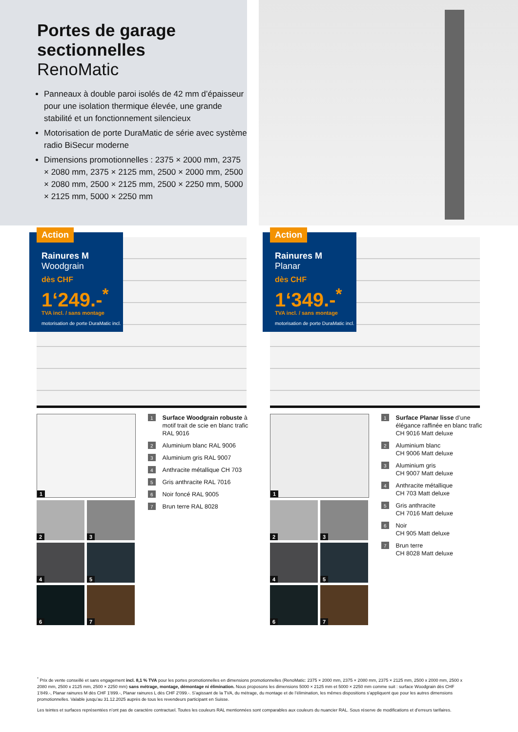Portes de garage
sectionnelles
RenoMatic
Panneaux à double paroi isolés de 42 mm d’épaisseur pour une isolation thermique élevée, une grande stabilité et un fonctionnement silencieux
Motorisation de porte DuraMatic de série avec système radio BiSecur moderne
Dimensions promotionnelles : 2375 × 2000 mm, 2375 × 2080 mm, 2375 × 2125 mm, 2500 × 2000 mm, 2500 × 2080 mm, 2500 × 2125 mm, 2500 × 2250 mm, 5000 × 2125 mm, 5000 × 2250 mm
Action
Rainures M
Woodgrain
dès CHF
1‘249.-<sup>*</sup>
TVA incl. / sans montage
motorisation de porte DuraMatic incl.
1
2
3
4
5
6
7
1 Surface Woodgrain robuste à motif trait de scie en blanc trafic RAL 9016
2 Aluminium blanc RAL 9006
3 Aluminium gris RAL 9007
4 Anthracite métallique CH 703
5 Gris anthracite RAL 7016
6 Noir foncé RAL 9005
7 Brun terre RAL 8028
Action
Rainures M
Planar
dès CHF
1‘349.-<sup>*</sup>
TVA incl. / sans montage
motorisation de porte DuraMatic incl.
1
2
3
4
5
6
7
1 Surface Planar lisse d’une élégance raffinée en blanc trafic CH 9016 Matt deluxe
2 Aluminium blanc
CH 9006 Matt deluxe
3 Aluminium gris
CH 9007 Matt deluxe
4 Anthracite métallique
CH 703 Matt deluxe
5 Gris anthracite
CH 7016 Matt deluxe
6 Noir
CH 905 Matt deluxe
7 Brun terre
CH 8028 Matt deluxe
<sup>*</sup> Prix de vente conseillé et sans engagement incl. 8,1 % TVA pour les portes promotionnelles en dimensions promotionnelles (RenoMatic: 2375 × 2000 mm, 2375 × 2080 mm, 2375 × 2125 mm, 2500 x 2000 mm, 2500 x 2080 mm, 2500 x 2125 mm, 2500 × 2250 mm) sans métrage, montage, démontage ni élimination. Nous proposons les dimensions 5000 × 2125 mm et 5000 × 2250 mm comme suit : surface Woodgrain dès CHF 1'849.-, Planar rainures M dès CHF 1'899.-, Planar rainures L dès CHF 2'099.-. S’agissant de la TVA, du métrage, du montage et de l’élimination, les mêmes dispositions s’appliquent que pour les autres dimensions promotionnelles. Valable jusqu’au 31.12.2025 auprès de tous les revendeurs participant en Suisse.
Les teintes et surfaces représentées n’ont pas de caractère contractuel. Toutes les couleurs RAL mentionnées sont comparables aux couleurs du nuancier RAL. Sous réserve de modifications et d’erreurs tarifaires.